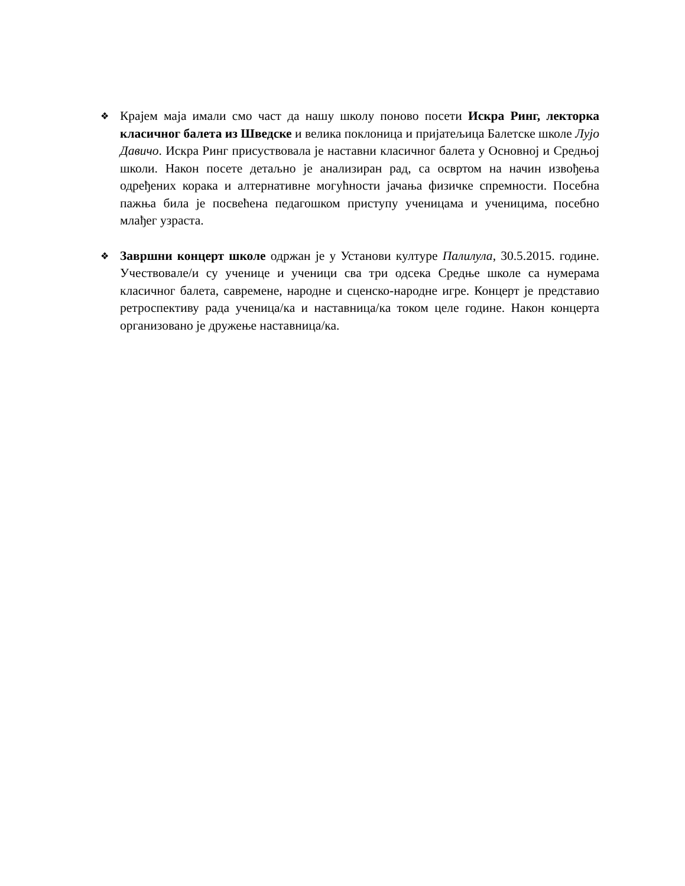❖
Крајем маја имали смо част да нашу школу поново посети Искра Ринг, лекторка класичног балета из Шведске и велика поклоница и пријатељица Балетске школе Лујо Давичо. Искра Ринг присуствовала је наставни класичног балета у Основној и Средњој школи. Након посете детаљно је анализиран рад, са освртом на начин извођења одређених корака и алтернативне могућности јачања физичке спремности. Посебна пажња била је посвећена педагошком приступу ученицама и ученицима, посебно млађег узраста.
❖
Завршни концерт школе одржан је у Установи културе Палилула, 30.5.2015. године. Учествовале/и су ученице и ученици сва три одсека Средње школе са нумерама класичног балета, савремене, народне и сценско-народне игре. Концерт је представио ретроспективу рада ученица/ка и наставница/ка током целе године. Након концерта организовано је дружење наставница/ка.